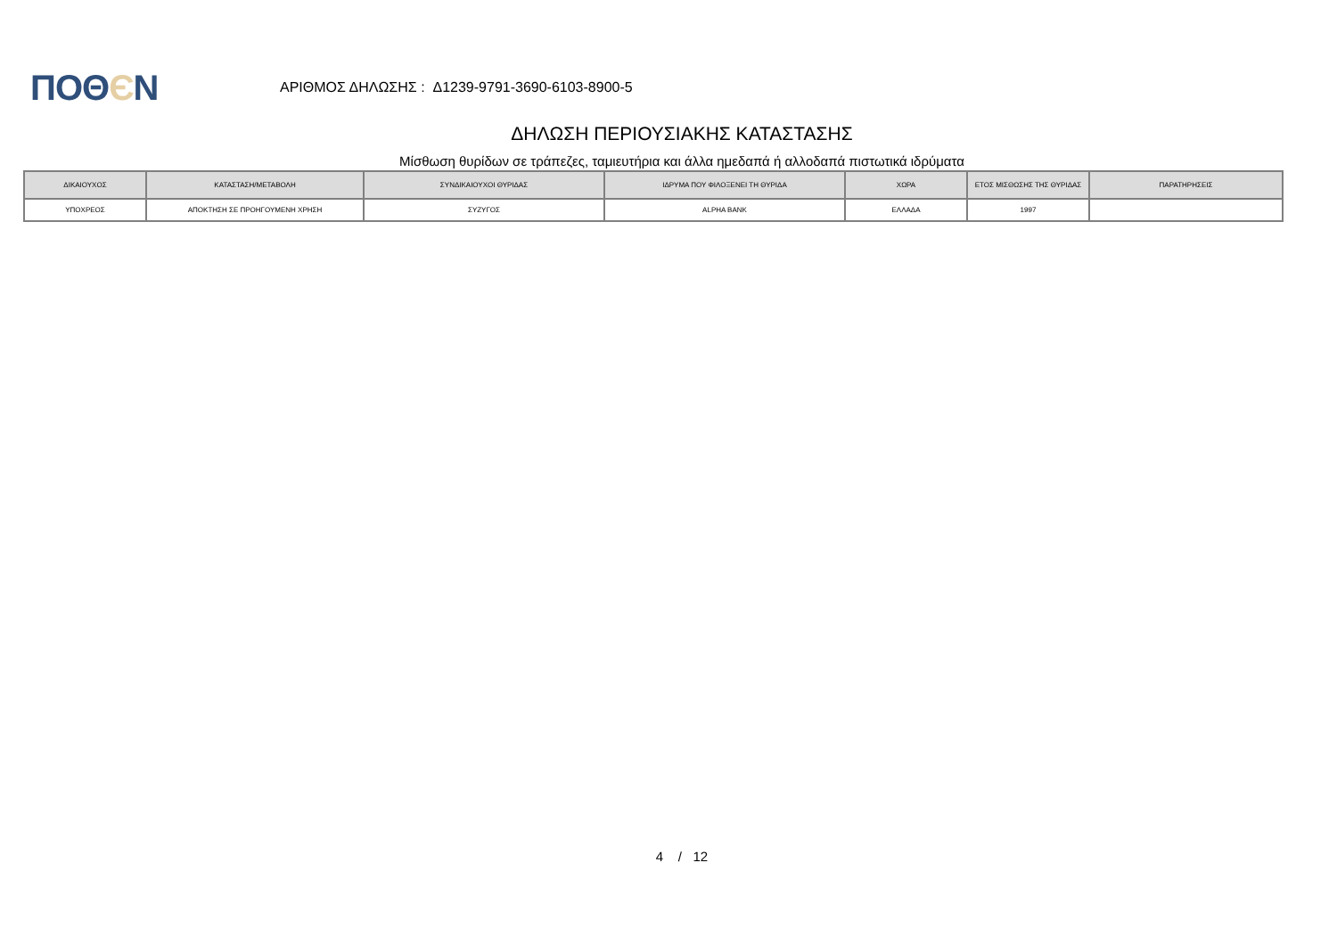ΠΟΘЄΝ
ΑΡΙΘΜΟΣ ΔΗΛΩΣΗΣ : Δ1239-9791-3690-6103-8900-5
ΔΗΛΩΣΗ ΠΕΡΙΟΥΣΙΑΚΗΣ ΚΑΤΑΣΤΑΣΗΣ
Μίσθωση θυρίδων σε τράπεζες, ταμιευτήρια και άλλα ημεδαπά ή αλλοδαπά πιστωτικά ιδρύματα
| ΔΙΚΑΙΟΥΧΟΣ | ΚΑΤΑΣΤΑΣΗ/ΜΕΤΑΒΟΛΗ | ΣΥΝΔΙΚΑΙΟΥΧΟΙ ΘΥΡΙΔΑΣ | ΙΔΡΥΜΑ ΠΟΥ ΦΙΛΟΞΕΝΕΙ ΤΗ ΘΥΡΙΔΑ | ΧΩΡΑ | ΕΤΟΣ ΜΙΣΘΩΣΗΣ ΤΗΣ ΘΥΡΙΔΑΣ | ΠΑΡΑΤΗΡΗΣΕΙΣ |
| --- | --- | --- | --- | --- | --- | --- |
| ΥΠΟΧΡΕΟΣ | ΑΠΟΚΤΗΣΗ ΣΕ ΠΡΟΗΓΟΥΜΕΝΗ ΧΡΗΣΗ | ΣΥΖΥΓΟΣ | ALPHA BANK | ΕΛΛΑΔΑ | 1997 | |
4 / 12